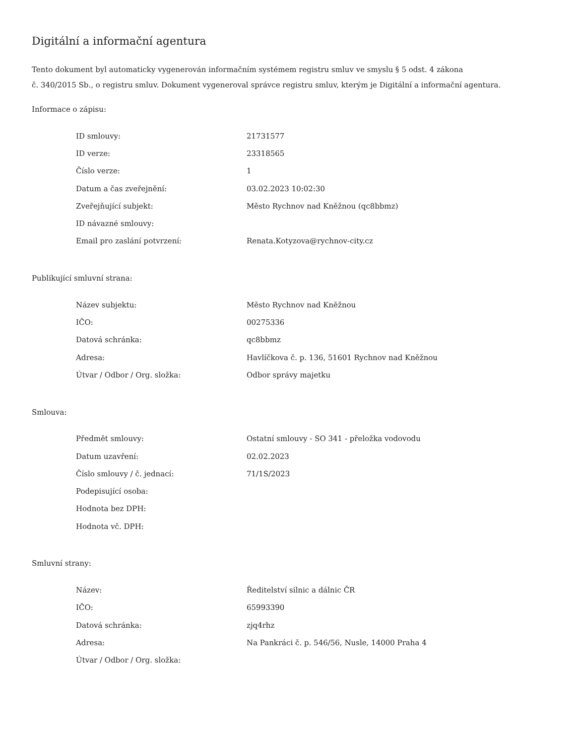Digitální a informační agentura
Tento dokument byl automaticky vygenerován informačním systémem registru smluv ve smyslu § 5 odst. 4 zákona
č. 340/2015 Sb., o registru smluv. Dokument vygeneroval správce registru smluv, kterým je Digitální a informační agentura.
Informace o zápisu:
| ID smlouvy: | 21731577 |
| ID verze: | 23318565 |
| Číslo verze: | 1 |
| Datum a čas zveřejnění: | 03.02.2023 10:02:30 |
| Zveřejňující subjekt: | Město Rychnov nad Kněžnou (qc8bbmz) |
| ID návazné smlouvy: | |
| Email pro zaslání potvrzení: | Renata.Kotyzova@rychnov-city.cz |
Publikující smluvní strana:
| Název subjektu: | Město Rychnov nad Kněžnou |
| IČO: | 00275336 |
| Datová schránka: | qc8bbmz |
| Adresa: | Havlíčkova č. p. 136, 51601 Rychnov nad Kněžnou |
| Útvar / Odbor / Org. složka: | Odbor správy majetku |
Smlouva:
| Předmět smlouvy: | Ostatní smlouvy - SO 341 - přeložka vodovodu |
| Datum uzavření: | 02.02.2023 |
| Číslo smlouvy / č. jednací: | 71/1S/2023 |
| Podepisující osoba: | |
| Hodnota bez DPH: | |
| Hodnota vč. DPH: | |
Smluvní strany:
| Název: | Ředitelství silnic a dálnic ČR |
| IČO: | 65993390 |
| Datová schránka: | zjq4rhz |
| Adresa: | Na Pankráci č. p. 546/56, Nusle, 14000 Praha 4 |
| Útvar / Odbor / Org. složka: | |